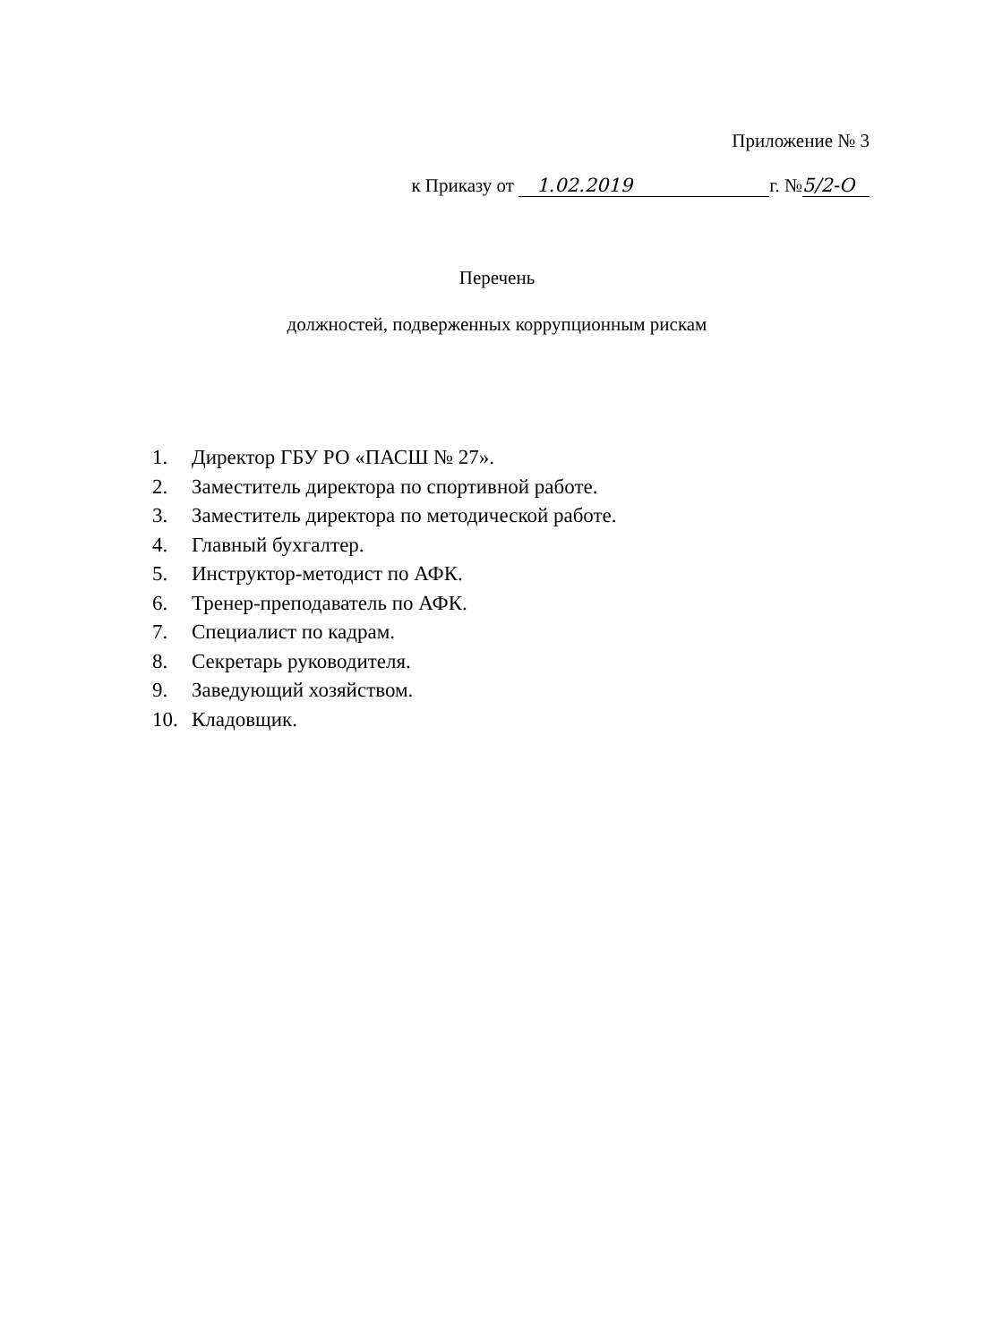Приложение № 3
к Приказу от 1.02.2019 г. № 5/2-О
Перечень
должностей, подверженных коррупционным рискам
1. Директор ГБУ РО «ПАСШ № 27».
2. Заместитель директора по спортивной работе.
3. Заместитель директора по методической работе.
4. Главный бухгалтер.
5. Инструктор-методист по АФК.
6. Тренер-преподаватель по АФК.
7. Специалист по кадрам.
8. Секретарь руководителя.
9. Заведующий хозяйством.
10. Кладовщик.